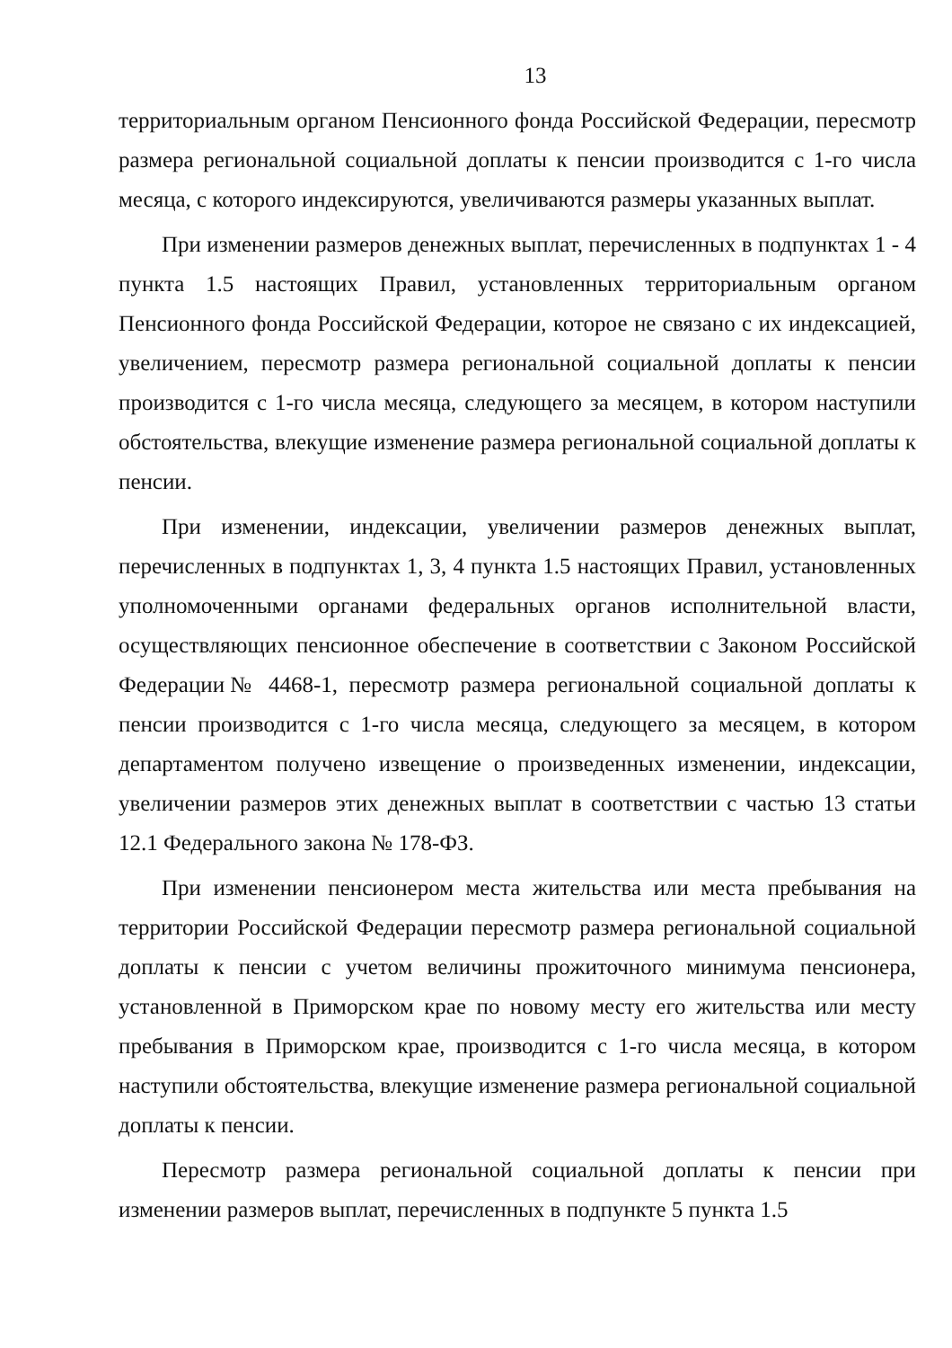13
территориальным органом Пенсионного фонда Российской Федерации, пересмотр размера региональной социальной доплаты к пенсии производится с 1-го числа месяца, с которого индексируются, увеличиваются размеры указанных выплат.
При изменении размеров денежных выплат, перечисленных в подпунктах 1 - 4 пункта 1.5 настоящих Правил, установленных территориальным органом Пенсионного фонда Российской Федерации, которое не связано с их индексацией, увеличением, пересмотр размера региональной социальной доплаты к пенсии производится с 1-го числа месяца, следующего за месяцем, в котором наступили обстоятельства, влекущие изменение размера региональной социальной доплаты к пенсии.
При изменении, индексации, увеличении размеров денежных выплат, перечисленных в подпунктах 1, 3, 4 пункта 1.5 настоящих Правил, установленных уполномоченными органами федеральных органов исполнительной власти, осуществляющих пенсионное обеспечение в соответствии с Законом Российской Федерации№ 4468-1, пересмотр размера региональной социальной доплаты к пенсии производится с 1-го числа месяца, следующего за месяцем, в котором департаментом получено извещение о произведенных изменении, индексации, увеличении размеров этих денежных выплат в соответствии с частью 13 статьи 12.1 Федерального закона № 178-ФЗ.
При изменении пенсионером места жительства или места пребывания на территории Российской Федерации пересмотр размера региональной социальной доплаты к пенсии с учетом величины прожиточного минимума пенсионера, установленной в Приморском крае по новому месту его жительства или месту пребывания в Приморском крае, производится с 1-го числа месяца, в котором наступили обстоятельства, влекущие изменение размера региональной социальной доплаты к пенсии.
Пересмотр размера региональной социальной доплаты к пенсии при изменении размеров выплат, перечисленных в подпункте 5 пункта 1.5